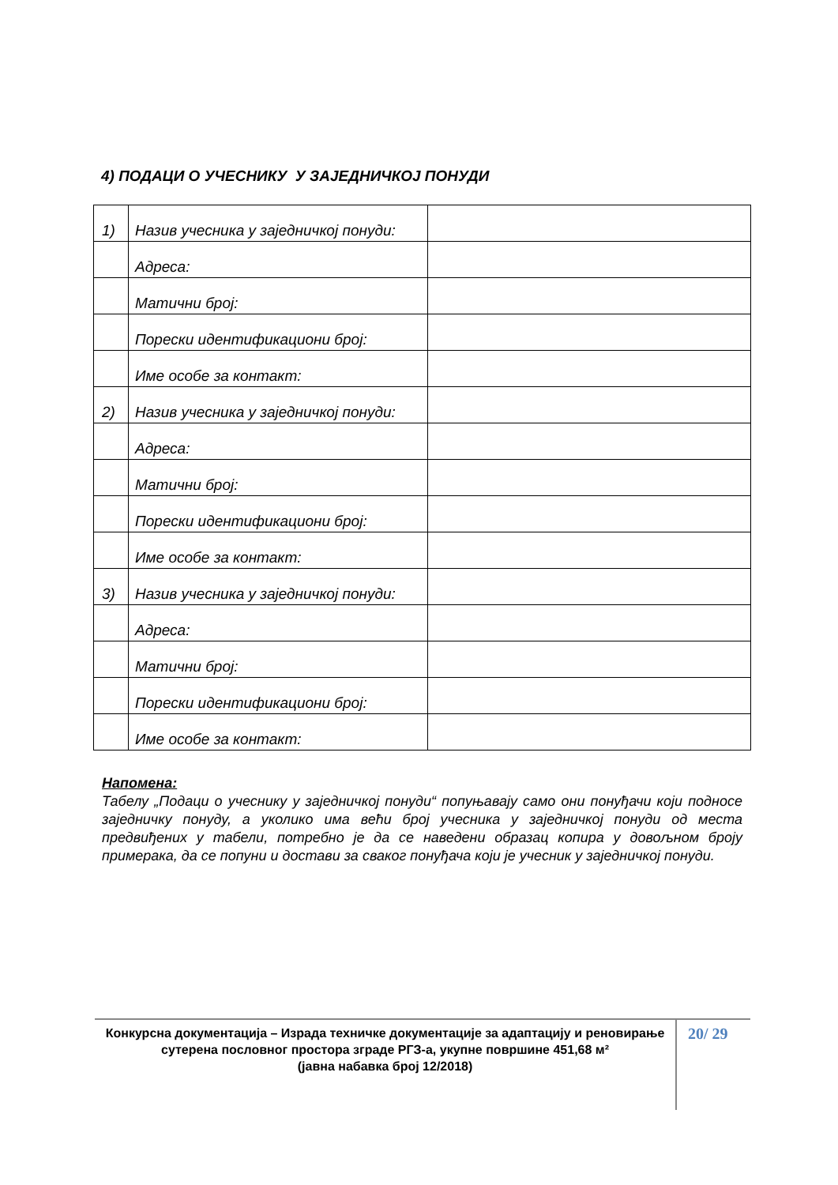4) ПОДАЦИ О УЧЕСНИКУ У ЗАЈЕДНИЧКОЈ ПОНУДИ
| 1) | Назив учесника у заједничкој понуди: | |
| | Адреса: | |
| | Матични број: | |
| | Порески идентификациони број: | |
| | Име особе за контакт: | |
| 2) | Назив учесника у заједничкој понуди: | |
| | Адреса: | |
| | Матични број: | |
| | Порески идентификациони број: | |
| | Име особе за контакт: | |
| 3) | Назив учесника у заједничкој понуди: | |
| | Адреса: | |
| | Матични број: | |
| | Порески идентификациони број: | |
| | Име особе за контакт: | |
Напомена:
Табелу „Подаци о учеснику у заједничкој понуди“ попуњавају само они понуђачи који подносе заједничку понуду, а уколико има већи број учесника у заједничкој понуди од места предвиђених у табели, потребно је да се наведени образац копира у довољном броју примерака, да се попуни и достави за сваког понуђача који је учесник у заједничкој понуди.
Конкурсна документација – Израда техничке документације за адаптацију и реновирање сутерена пословног простора зграде РГЗ-а, укупне површине 451,68 м²
(јавна набавка број 12/2018)
20/ 29